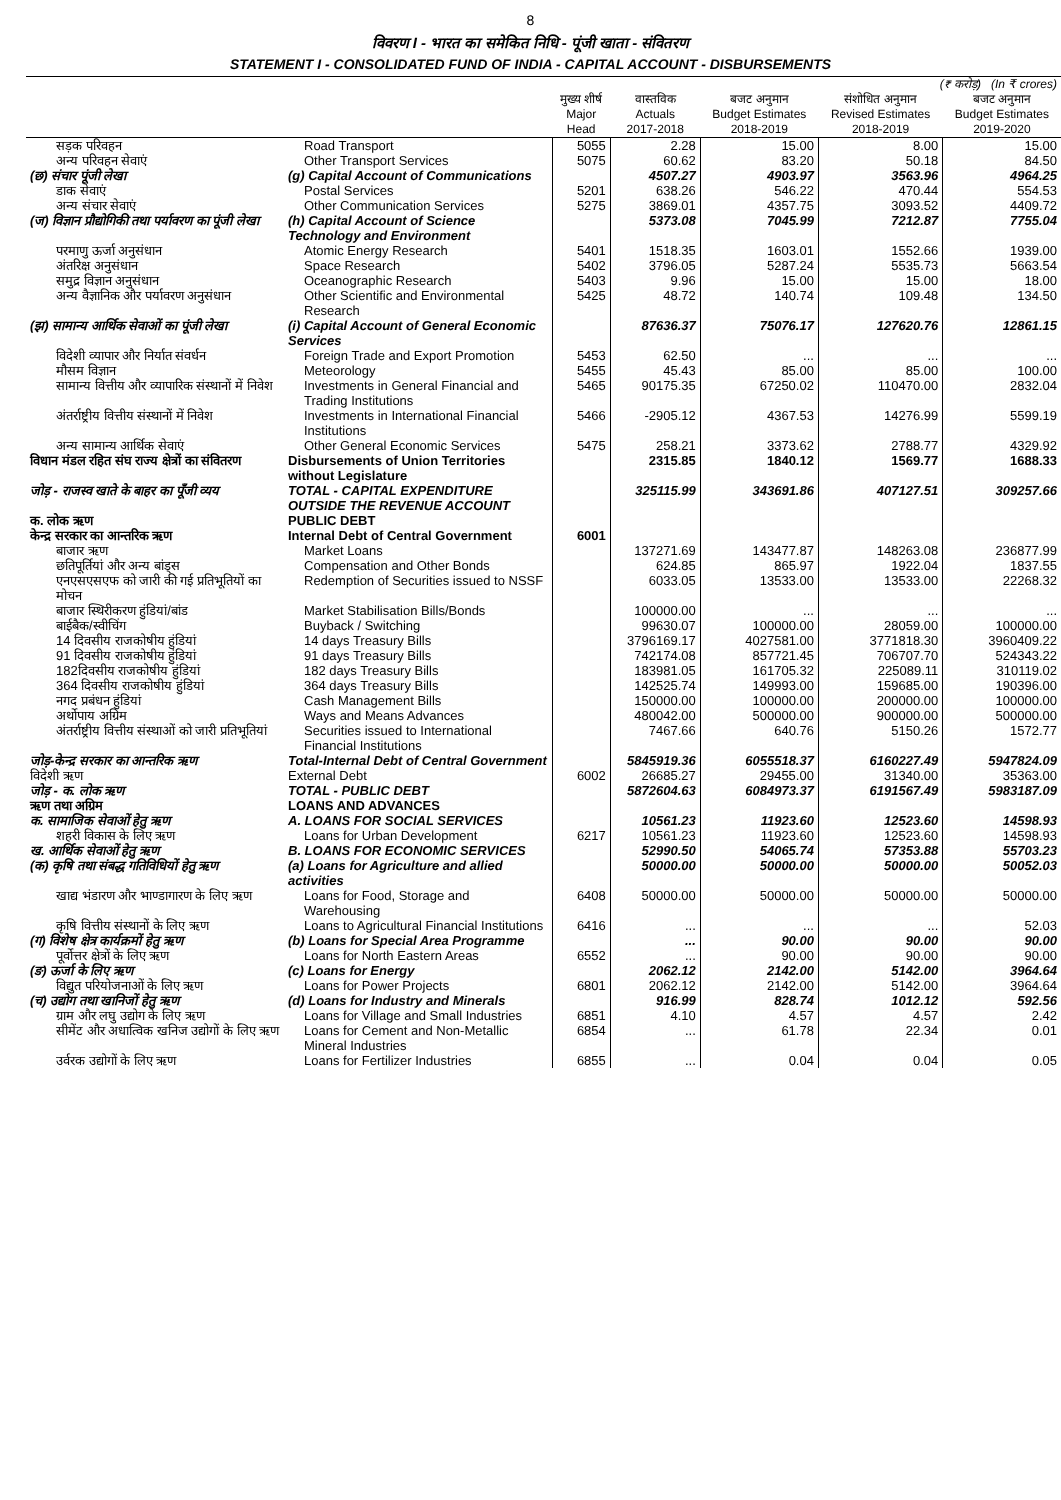8
विवरण I - भारत का समेकित निधि - पूंजी खाता - संवितरण
STATEMENT I - CONSOLIDATED FUND OF INDIA - CAPITAL ACCOUNT - DISBURSEMENTS
| (₹ करोड़) (In ₹ crores) | | | | | | |
| --- | --- | --- | --- | --- | --- | --- |
| | | मुख्य शीर्ष Major Head | वास्तविक Actuals 2017-2018 | बजट अनुमान Budget Estimates 2018-2019 | संशोधित अनुमान Revised Estimates 2018-2019 | बजट अनुमान Budget Estimates 2019-2020 |
| सड़क परिवहन | Road Transport | 5055 | 2.28 | 15.00 | 8.00 | 15.00 |
| अन्य परिवहन सेवाएं | Other Transport Services | 5075 | 60.62 | 83.20 | 50.18 | 84.50 |
| (छ) संचार पूंजी लेखा | (g) Capital Account of Communications | | 4507.27 | 4903.97 | 3563.96 | 4964.25 |
| डाक सेवाएं | Postal Services | 5201 | 638.26 | 546.22 | 470.44 | 554.53 |
| अन्य संचार सेवाएं | Other Communication Services | 5275 | 3869.01 | 4357.75 | 3093.52 | 4409.72 |
| (ज) विज्ञान प्रौद्योगिकी तथा पर्यावरण का पूंजी लेखा | (h) Capital Account of Science Technology and Environment | | 5373.08 | 7045.99 | 7212.87 | 7755.04 |
| परमाणु ऊर्जा अनुसंधान | Atomic Energy Research | 5401 | 1518.35 | 1603.01 | 1552.66 | 1939.00 |
| अंतरिक्ष अनुसंधान | Space Research | 5402 | 3796.05 | 5287.24 | 5535.73 | 5663.54 |
| समुद्र विज्ञान अनुसंधान | Oceanographic Research | 5403 | 9.96 | 15.00 | 15.00 | 18.00 |
| अन्य वैज्ञानिक और पर्यावरण अनुसंधान | Other Scientific and Environmental Research | 5425 | 48.72 | 140.74 | 109.48 | 134.50 |
| (झ) सामान्य आर्थिक सेवाओं का पूंजी लेखा | (i) Capital Account of General Economic Services | | 87636.37 | 75076.17 | 127620.76 | 12861.15 |
| विदेशी व्यापार और निर्यात संवर्धन | Foreign Trade and Export Promotion | 5453 | 62.50 | ... | ... | ... |
| मौसम विज्ञान | Meteorology | 5455 | 45.43 | 85.00 | 85.00 | 100.00 |
| सामान्य वित्तीय और व्यापारिक संस्थानों में निवेश | Investments in General Financial and Trading Institutions | 5465 | 90175.35 | 67250.02 | 110470.00 | 2832.04 |
| अंतर्राष्ट्रीय वित्तीय संस्थानों में निवेश | Investments in International Financial Institutions | 5466 | -2905.12 | 4367.53 | 14276.99 | 5599.19 |
| अन्य सामान्य आर्थिक सेवाएं | Other General Economic Services | 5475 | 258.21 | 3373.62 | 2788.77 | 4329.92 |
| विधान मंडल रहित संघ राज्य क्षेत्रों का संवितरण | Disbursements of Union Territories without Legislature | | 2315.85 | 1840.12 | 1569.77 | 1688.33 |
| जोड़ - राजस्व खाते के बाहर का पूँजी व्यय | TOTAL - CAPITAL EXPENDITURE OUTSIDE THE REVENUE ACCOUNT | | 325115.99 | 343691.86 | 407127.51 | 309257.66 |
| क. लोक ऋण | PUBLIC DEBT | | | | | |
| केन्द्र सरकार का आन्तरिक ऋण | Internal Debt of Central Government | 6001 | | | | |
| बाजार ऋण | Market Loans | | 137271.69 | 143477.87 | 148263.08 | 236877.99 |
| छतिपूर्तियां और अन्य बांड्स | Compensation and Other Bonds | | 624.85 | 865.97 | 1922.04 | 1837.55 |
| एनएसएसएफ को जारी की गई प्रतिभूतियों का मोचन | Redemption of Securities issued to NSSF | | 6033.05 | 13533.00 | 13533.00 | 22268.32 |
| बाजार स्थिरीकरण हुंडियां/बांड | Market Stabilisation Bills/Bonds | | 100000.00 | ... | ... | ... |
| बाईबैक/स्वीचिंग | Buyback / Switching | | 99630.07 | 100000.00 | 28059.00 | 100000.00 |
| 14 दिवसीय राजकोषीय हुंडियां | 14 days Treasury Bills | | 3796169.17 | 4027581.00 | 3771818.30 | 3960409.22 |
| 91 दिवसीय राजकोषीय हुंडियां | 91 days Treasury Bills | | 742174.08 | 857721.45 | 706707.70 | 524343.22 |
| 182दिवसीय राजकोषीय हुंडियां | 182 days Treasury Bills | | 183981.05 | 161705.32 | 225089.11 | 310119.02 |
| 364 दिवसीय राजकोषीय हुंडियां | 364 days Treasury Bills | | 142525.74 | 149993.00 | 159685.00 | 190396.00 |
| नगद प्रबंधन हुंडियां | Cash Management Bills | | 150000.00 | 100000.00 | 200000.00 | 100000.00 |
| अर्थोपाय अग्रिम | Ways and Means Advances | | 480042.00 | 500000.00 | 900000.00 | 500000.00 |
| अंतर्राष्ट्रीय वित्तीय संस्थाओं को जारी प्रतिभूतियां | Securities issued to International Financial Institutions | | 7467.66 | 640.76 | 5150.26 | 1572.77 |
| जोड़-केन्द्र सरकार का आन्तरिक ऋण | Total-Internal Debt of Central Government | | 5845919.36 | 6055518.37 | 6160227.49 | 5947824.09 |
| विदेशी ऋण | External Debt | 6002 | 26685.27 | 29455.00 | 31340.00 | 35363.00 |
| जोड़ - क. लोक ऋण | TOTAL - PUBLIC DEBT | | 5872604.63 | 6084973.37 | 6191567.49 | 5983187.09 |
| ऋण तथा अग्रिम | LOANS AND ADVANCES | | | | | |
| क. सामाजिक सेवाओं हेतु ऋण | A. LOANS FOR SOCIAL SERVICES | | 10561.23 | 11923.60 | 12523.60 | 14598.93 |
| शहरी विकास के लिए ऋण | Loans for Urban Development | 6217 | 10561.23 | 11923.60 | 12523.60 | 14598.93 |
| ख. आर्थिक सेवाओं हेतु ऋण | B. LOANS FOR ECONOMIC SERVICES | | 52990.50 | 54065.74 | 57353.88 | 55703.23 |
| (क) कृषि तथा संबद्ध गतिविधियों हेतु ऋण | (a) Loans for Agriculture and allied activities | | 50000.00 | 50000.00 | 50000.00 | 50052.03 |
| खाद्य भंडारण और भाण्डागारण के लिए ऋण | Loans for Food, Storage and Warehousing | 6408 | 50000.00 | 50000.00 | 50000.00 | 50000.00 |
| कृषि वित्तीय संस्थानों के लिए ऋण | Loans to Agricultural Financial Institutions | 6416 | ... | ... | ... | 52.03 |
| (ग) विशेष क्षेत्र कार्यक्रमों हेतु ऋण | (b) Loans for Special Area Programme | | ... | 90.00 | 90.00 | 90.00 |
| पूर्वोत्तर क्षेत्रों के लिए ऋण | Loans for North Eastern Areas | 6552 | ... | 90.00 | 90.00 | 90.00 |
| (ङ) ऊर्जा के लिए ऋण | (c) Loans for Energy | | 2062.12 | 2142.00 | 5142.00 | 3964.64 |
| विद्युत परियोजनाओं के लिए ऋण | Loans for Power Projects | 6801 | 2062.12 | 2142.00 | 5142.00 | 3964.64 |
| (च) उद्योग तथा खानिजों हेतु ऋण | (d) Loans for Industry and Minerals | | 916.99 | 828.74 | 1012.12 | 592.56 |
| ग्राम और लघु उद्योग के लिए ऋण | Loans for Village and Small Industries | 6851 | 4.10 | 4.57 | 4.57 | 2.42 |
| सीमेंट और अधात्विक खनिज उद्योगों के लिए ऋण | Loans for Cement and Non-Metallic Mineral Industries | 6854 | ... | 61.78 | 22.34 | 0.01 |
| उर्वरक उद्योगों के लिए ऋण | Loans for Fertilizer Industries | 6855 | ... | 0.04 | 0.04 | 0.05 |